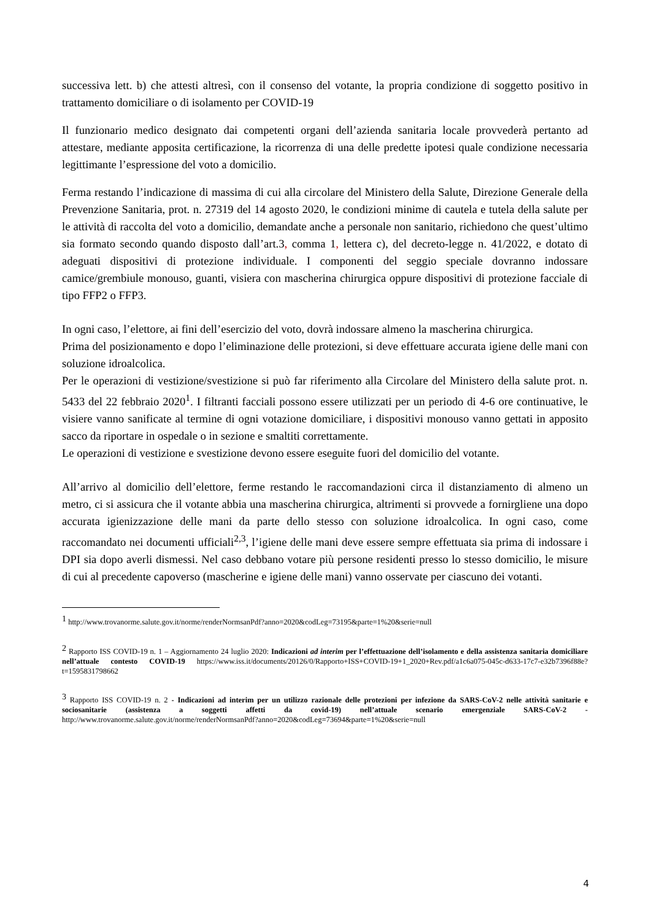successiva lett. b) che attesti altresì, con il consenso del votante, la propria condizione di soggetto positivo in trattamento domiciliare o di isolamento per COVID-19
Il funzionario medico designato dai competenti organi dell’azienda sanitaria locale provvederà pertanto ad attestare, mediante apposita certificazione, la ricorrenza di una delle predette ipotesi quale condizione necessaria legittimante l’espressione del voto a domicilio.
Ferma restando l’indicazione di massima di cui alla circolare del Ministero della Salute, Direzione Generale della Prevenzione Sanitaria, prot. n. 27319 del 14 agosto 2020, le condizioni minime di cautela e tutela della salute per le attività di raccolta del voto a domicilio, demandate anche a personale non sanitario, richiedono che quest’ultimo sia formato secondo quando disposto dall’art.3, comma 1, lettera c), del decreto-legge n. 41/2022, e dotato di adeguati dispositivi di protezione individuale. I componenti del seggio speciale dovranno indossare camice/grembiule monouso, guanti, visiera con mascherina chirurgica oppure dispositivi di protezione facciale di tipo FFP2 o FFP3.
In ogni caso, l’elettore, ai fini dell’esercizio del voto, dovrà indossare almeno la mascherina chirurgica.
Prima del posizionamento e dopo l’eliminazione delle protezioni, si deve effettuare accurata igiene delle mani con soluzione idroalcolica.
Per le operazioni di vestizione/svestizione si può far riferimento alla Circolare del Ministero della salute prot. n. 5433 del 22 febbraio 2020<sup>1</sup>. I filtranti facciali possono essere utilizzati per un periodo di 4-6 ore continuative, le visiere vanno sanificate al termine di ogni votazione domiciliare, i dispositivi monouso vanno gettati in apposito sacco da riportare in ospedale o in sezione e smaltiti correttamente.
Le operazioni di vestizione e svestizione devono essere eseguite fuori del domicilio del votante.
All’arrivo al domicilio dell’elettore, ferme restando le raccomandazioni circa il distanziamento di almeno un metro, ci si assicura che il votante abbia una mascherina chirurgica, altrimenti si provvede a fornirgliene una dopo accurata igienizzazione delle mani da parte dello stesso con soluzione idroalcolica. In ogni caso, come raccomandato nei documenti ufficiali<sup>2,3</sup>, l’igiene delle mani deve essere sempre effettuata sia prima di indossare i DPI sia dopo averli dismessi. Nel caso debbano votare più persone residenti presso lo stesso domicilio, le misure di cui al precedente capoverso (mascherine e igiene delle mani) vanno osservate per ciascuno dei votanti.
<sup>1</sup> http://www.trovanorme.salute.gov.it/norme/renderNormsanPdf?anno=2020&codLeg=73195&parte=1%20&serie=null
<sup>2</sup> Rapporto ISS COVID-19 n. 1 – Aggiornamento 24 luglio 2020: Indicazioni ad interim per l’effettuazione dell’isolamento e della assistenza sanitaria domiciliare nell’attuale contesto COVID-19 https://www.iss.it/documents/20126/0/Rapporto+ISS+COVID-19+1_2020+Rev.pdf/a1c6a075-045c-d633-17c7-e32b7396f88e?t=1595831798662
<sup>3</sup> Rapporto ISS COVID-19 n. 2 - Indicazioni ad interim per un utilizzo razionale delle protezioni per infezione da SARS-CoV-2 nelle attività sanitarie e sociosanitarie (assistenza a soggetti affetti da covid-19) nell’attuale scenario emergenziale SARS-CoV-2 - http://www.trovanorme.salute.gov.it/norme/renderNormsanPdf?anno=2020&codLeg=73694&parte=1%20&serie=null
4